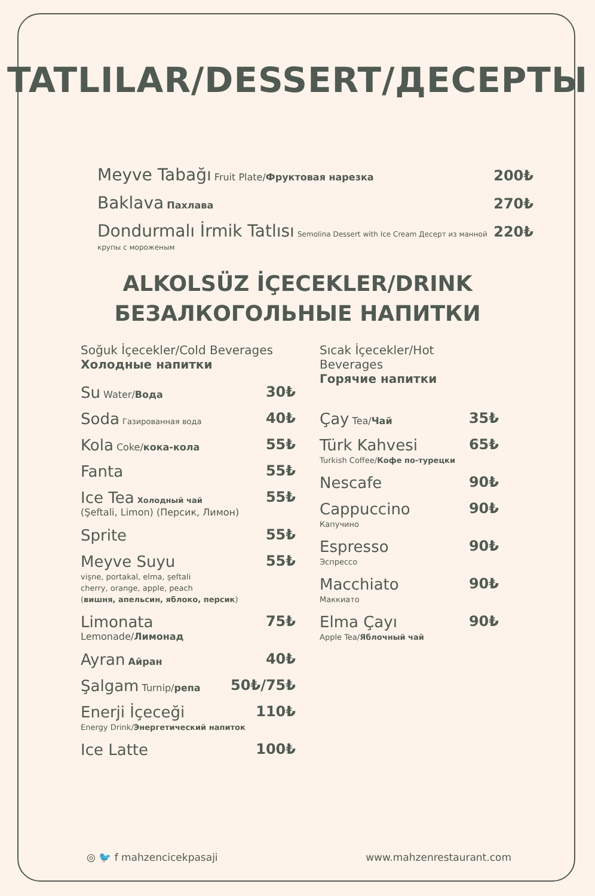TATLILAR/DESSERT/ДЕСЕРТЫ
Meyve Tabağı Fruit Plate/Фруктовая нарезка 200₺
Baklava Пахлава 270₺
Dondurmalı İrmik Tatlısı Semolina Dessert with Ice Cream Десерт из манной крупы с мороженым 220₺
ALKOLSÜZ İÇECEKLER/DRINK
БЕЗАЛКОГОЛЬНЫЕ НАПИТКИ
Soğuk İçecekler/Cold Beverages
Холодные напитки
Su Water/Вода 30₺
Soda Газированная вода 40₺
Kola Coke/кока-кола 55₺
Fanta 55₺
Ice Tea Холодный чай
(Şeftali, Limon) (Персик, Лимон) 55₺
Sprite 55₺
Meyve Suyu
vişne, portakal, elma, şeftali
cherry, orange, apple, peach
(вишня, апельсин, яблоко, персик) 55₺
Limonata
Lemonade/Лимонад 75₺
Ayran Айран 40₺
Şalgam Turnip/репа 50₺/75₺
Enerji İçeceği
Energy Drink/Энергетический напиток 110₺
Ice Latte 100₺
Sıcak İçecekler/Hot Beverages
Горячие напитки
Çay Tea/Чай 35₺
Türk Kahvesi
Turkish Coffee/Кофе по-турецки 65₺
Nescafe 90₺
Cappuccino
Капучино 90₺
Espresso
Эспрессо 90₺
Macchiato
Маккиато 90₺
Elma Çayı
Apple Tea/Яблочный чай 90₺
◎ 🐦 f mahzencicekpasaji www.mahzenrestaurant.com